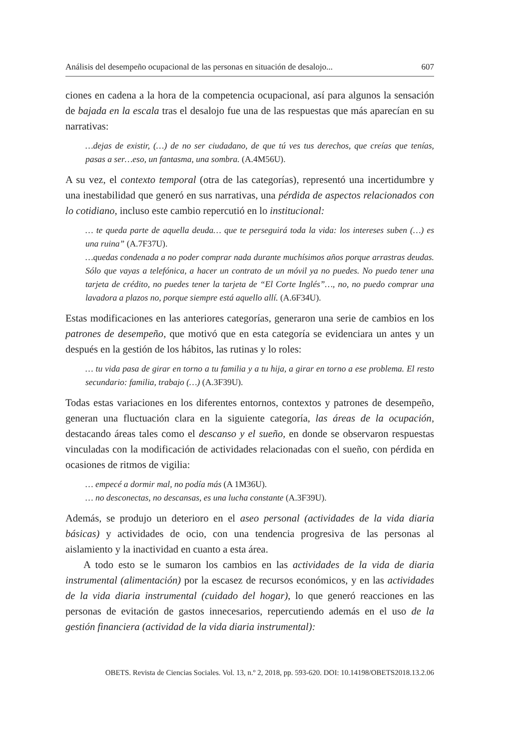Análisis del desempeño ocupacional de las personas en situación de desalojo... 607
ciones en cadena a la hora de la competencia ocupacional, así para algunos la sensación de bajada en la escala tras el desalojo fue una de las respuestas que más aparecían en su narrativas:
…dejas de existir, (…) de no ser ciudadano, de que tú ves tus derechos, que creías que tenías, pasas a ser…eso, un fantasma, una sombra. (A.4M56U).
A su vez, el contexto temporal (otra de las categorías), representó una incertidumbre y una inestabilidad que generó en sus narrativas, una pérdida de aspectos relacionados con lo cotidiano, incluso este cambio repercutió en lo institucional:
… te queda parte de aquella deuda… que te perseguirá toda la vida: los intereses suben (…) es una ruina” (A.7F37U).
…quedas condenada a no poder comprar nada durante muchísimos años porque arrastras deudas. Sólo que vayas a telefónica, a hacer un contrato de un móvil ya no puedes. No puedo tener una tarjeta de crédito, no puedes tener la tarjeta de “El Corte Inglés”…, no, no puedo comprar una lavadora a plazos no, porque siempre está aquello allí. (A.6F34U).
Estas modificaciones en las anteriores categorías, generaron una serie de cambios en los patrones de desempeño, que motivó que en esta categoría se evidenciara un antes y un después en la gestión de los hábitos, las rutinas y lo roles:
… tu vida pasa de girar en torno a tu familia y a tu hija, a girar en torno a ese problema. El resto secundario: familia, trabajo (…) (A.3F39U).
Todas estas variaciones en los diferentes entornos, contextos y patrones de desempeño, generan una fluctuación clara en la siguiente categoría, las áreas de la ocupación, destacando áreas tales como el descanso y el sueño, en donde se observaron respuestas vinculadas con la modificación de actividades relacionadas con el sueño, con pérdida en ocasiones de ritmos de vigilia:
… empecé a dormir mal, no podía más (A 1M36U).
… no desconectas, no descansas, es una lucha constante (A.3F39U).
Además, se produjo un deterioro en el aseo personal (actividades de la vida diaria básicas) y actividades de ocio, con una tendencia progresiva de las personas al aislamiento y la inactividad en cuanto a esta área.
A todo esto se le sumaron los cambios en las actividades de la vida de diaria instrumental (alimentación) por la escasez de recursos económicos, y en las actividades de la vida diaria instrumental (cuidado del hogar), lo que generó reacciones en las personas de evitación de gastos innecesarios, repercutiendo además en el uso de la gestión financiera (actividad de la vida diaria instrumental):
OBETS. Revista de Ciencias Sociales. Vol. 13, n.º 2, 2018, pp. 593-620. DOI: 10.14198/OBETS2018.13.2.06